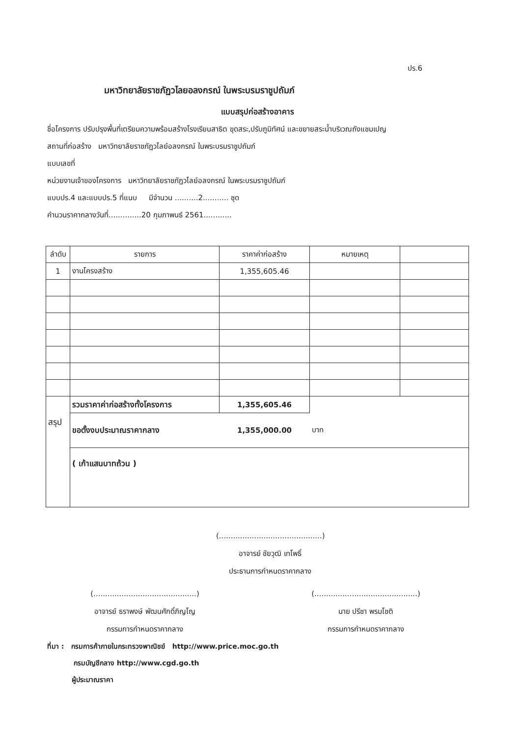ปร.6
มหาวิทยาลัยราชภัฏวไลยอลงกรณ์ ในพระบรมราชูปถัมภ์
แบบสรุปก่อสร้างอาคาร
ชื่อโครงการ ปรับปรุงพื้นที่เตรียมความพร้อมสร้างโรงเรียนสาธิต ขุดสระ,ปรับภูมิทัศน์ และขยายสระน้ำบริเวณถังแชมเปญ
สถานที่ก่อสร้าง มหาวิทยาลัยราชภัฏวไลย์อลงกรณ์ ในพระบรมราชูปถัมภ์
แบบเลขที่
หน่วยงานเจ้าของโครงการ มหาวิทยาลัยราชภัฏวไลย์อลงกรณ์ ในพระบรมราชูปถัมภ์
แบบปร.4 และแบบปร.5 ที่แนบ มีจำนวน ..........2........... ชุด
คำนวนราคากลางวันที่..............20 กุมภาพนธ์ 2561............
| ลำดับ | รายการ | ราคาค่าก่อสร้าง | หมายเหตุ | |
| --- | --- | --- | --- | --- |
| 1 | งานโครงสร้าง | 1,355,605.46 | | |
| สรุป | รวมราคาค่าก่อสร้างทั้งโครงการ | 1,355,605.46 | | |
| | ขอตั้งงบประมาณราคากลาง | 1,355,000.00 | บาท | |
| | ( เก้าแสนบาทถ้วน ) | | | |
(............................................)
อาจารย์ ชัยวุฒิ เทโพธิ์
ประธานการกำหนดราคากลาง
(............................................)
อาจารย์ ธราพงษ์ พัฒนศักดิ์ภิญโญ
กรรมการกำหนดราคากลาง
(............................................)
นาย ปรีชา พรมโชติ
กรรมการกำหนดราคากลาง
ที่มา : กรมการค้าภายในกระทรวงพาณิชย์ http://www.price.moc.go.th
กรมบัญชีกลาง http://www.cgd.go.th
ผู้ประมาณราคา